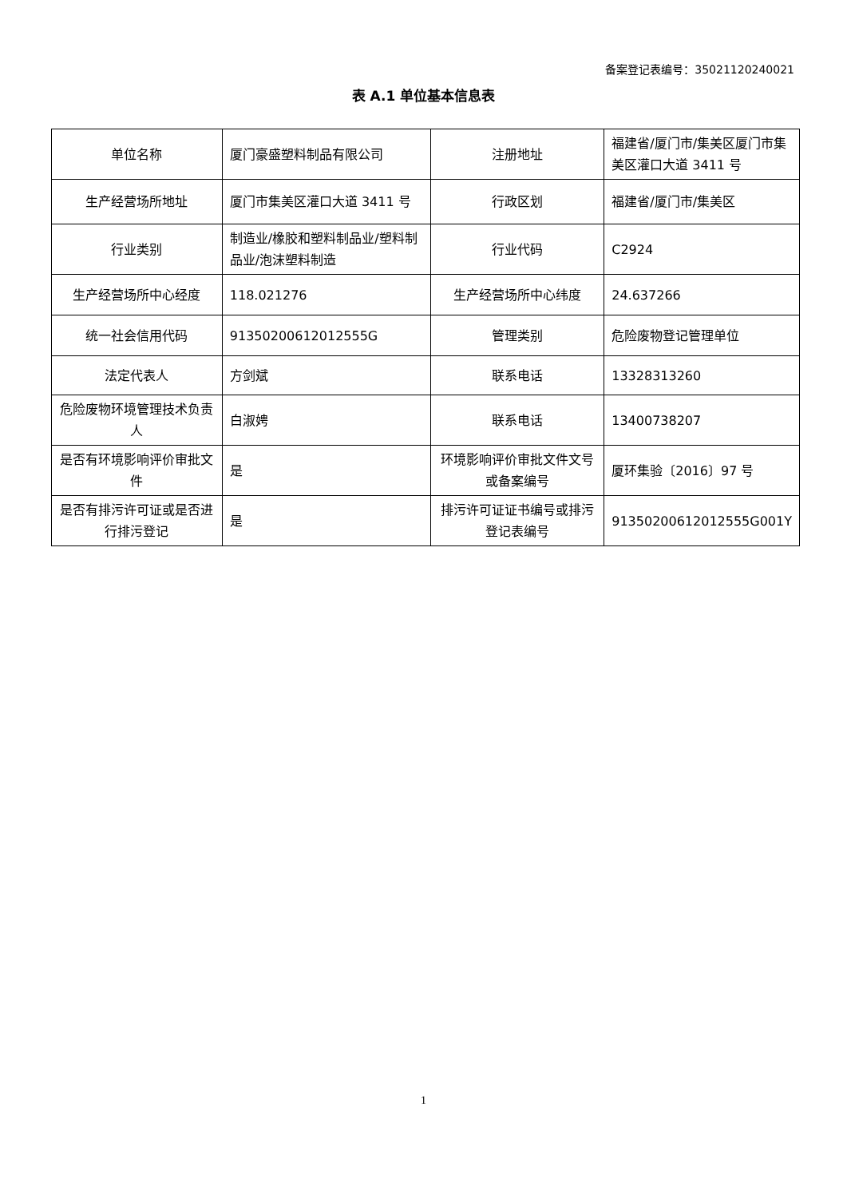备案登记表编号：35021120240021
表 A.1 单位基本信息表
| 单位名称 | 厦门豪盛塑料制品有限公司 | 注册地址 | 福建省/厦门市/集美区厦门市集美区灌口大道 3411 号 |
| 生产经营场所地址 | 厦门市集美区灌口大道 3411 号 | 行政区划 | 福建省/厦门市/集美区 |
| 行业类别 | 制造业/橡胶和塑料制品业/塑料制品业/泡沫塑料制造 | 行业代码 | C2924 |
| 生产经营场所中心经度 | 118.021276 | 生产经营场所中心纬度 | 24.637266 |
| 统一社会信用代码 | 91350200612012555G | 管理类别 | 危险废物登记管理单位 |
| 法定代表人 | 方剑斌 | 联系电话 | 13328313260 |
| 危险废物环境管理技术负责人 | 白淑娉 | 联系电话 | 13400738207 |
| 是否有环境影响评价审批文件 | 是 | 环境影响评价审批文件文号或备案编号 | 厦环集验〔2016〕97 号 |
| 是否有排污许可证或是否进行排污登记 | 是 | 排污许可证证书编号或排污登记表编号 | 91350200612012555G001Y |
1